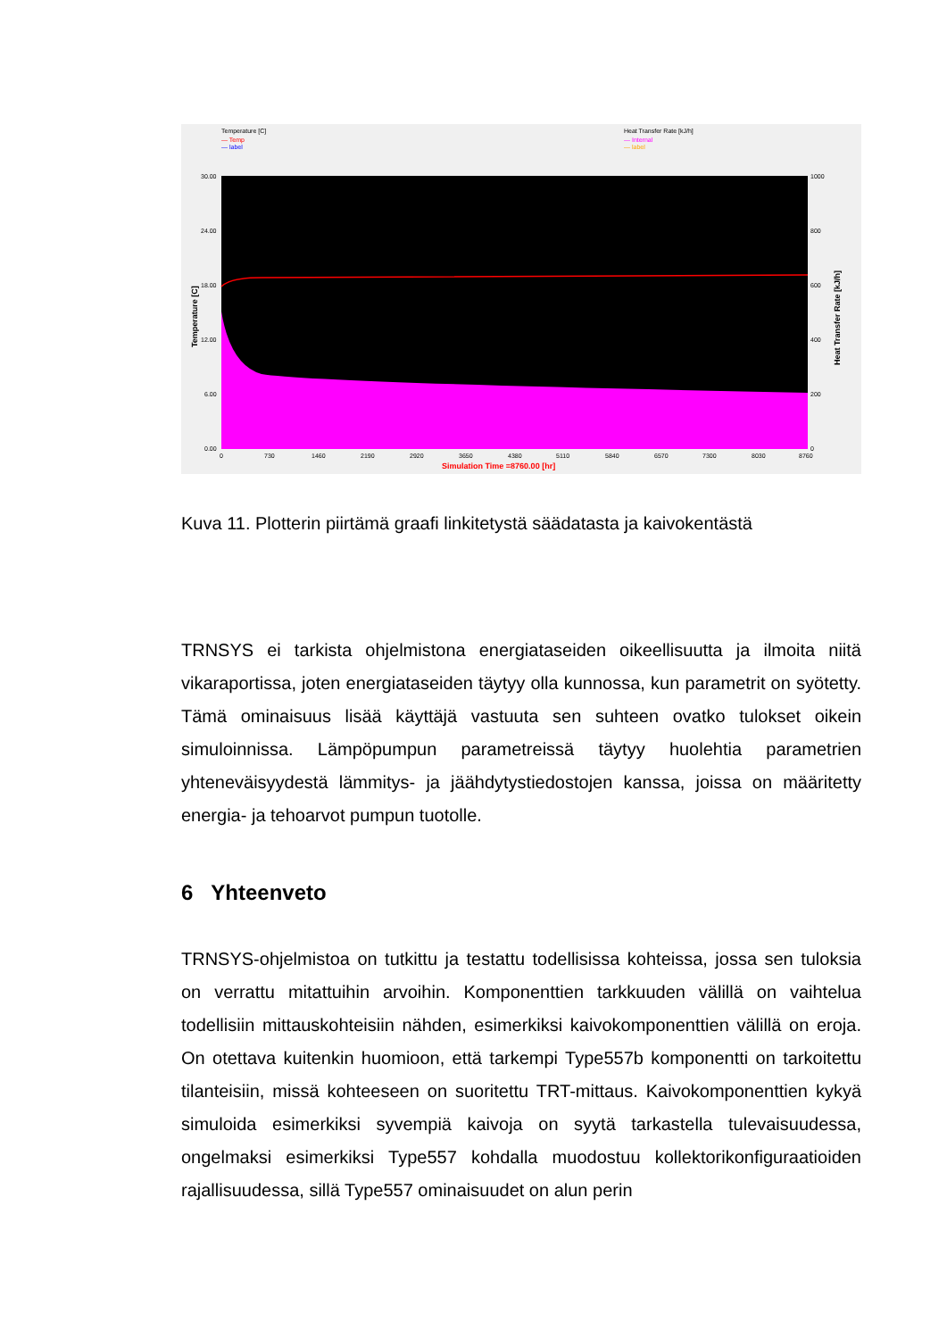Temperature [C]
— Temp
— label
Heat Transfer Rate [kJ/h]
— Internal
— label
30.00
24.00
18.00
12.00
6.00
0.00
1000
800
600
400
200
0
0
730
1460
2190
2920
3650
4380
5110
5840
6570
7300
8030
8760
Simulation Time =8760.00 [hr]
Temperature [C]
Heat Transfer Rate [kJ/h]
Kuva 11. Plotterin piirtämä graafi linkitetystä säädatasta ja kaivokentästä
TRNSYS ei tarkista ohjelmistona energiataseiden oikeellisuutta ja ilmoita niitä vikaraportissa, joten energiataseiden täytyy olla kunnossa, kun parametrit on syötetty. Tämä ominaisuus lisää käyttäjä vastuuta sen suhteen ovatko tulokset oikein simuloinnissa. Lämpöpumpun parametreissä täytyy huolehtia parametrien yhteneväisyydestä lämmitys- ja jäähdytystiedostojen kanssa, joissa on määritetty energia- ja tehoarvot pumpun tuotolle.
6 Yhteenveto
TRNSYS-ohjelmistoa on tutkittu ja testattu todellisissa kohteissa, jossa sen tuloksia on verrattu mitattuihin arvoihin. Komponenttien tarkkuuden välillä on vaihtelua todellisiin mittauskohteisiin nähden, esimerkiksi kaivokomponenttien välillä on eroja. On otettava kuitenkin huomioon, että tarkempi Type557b komponentti on tarkoitettu tilanteisiin, missä kohteeseen on suoritettu TRT-mittaus. Kaivokomponenttien kykyä simuloida esimerkiksi syvempiä kaivoja on syytä tarkastella tulevaisuudessa, ongelmaksi esimerkiksi Type557 kohdalla muodostuu kollektorikonfiguraatioiden rajallisuudessa, sillä Type557 ominaisuudet on alun perin